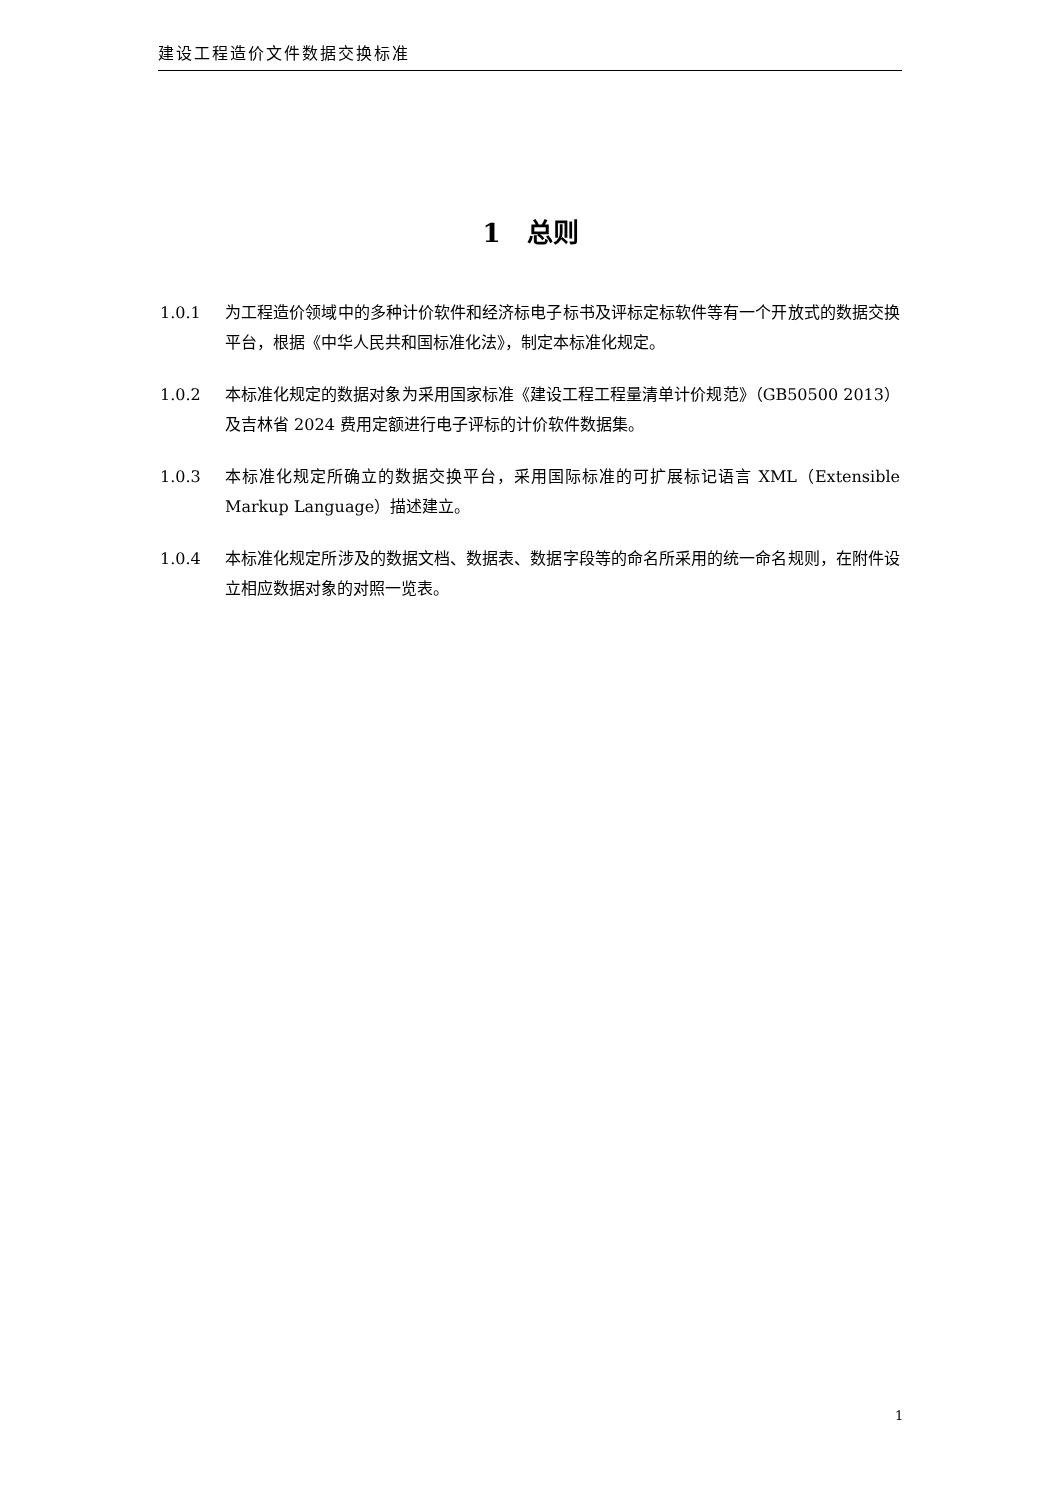建设工程造价文件数据交换标准
1　总则
1.0.1 为工程造价领域中的多种计价软件和经济标电子标书及评标定标软件等有一个开放式的数据交换平台，根据《中华人民共和国标准化法》，制定本标准化规定。
1.0.2 本标准化规定的数据对象为采用国家标准《建设工程工程量清单计价规范》（GB50500 2013）及吉林省 2024 费用定额进行电子评标的计价软件数据集。
1.0.3 本标准化规定所确立的数据交换平台，采用国际标准的可扩展标记语言 XML（Extensible Markup Language）描述建立。
1.0.4 本标准化规定所涉及的数据文档、数据表、数据字段等的命名所采用的统一命名规则，在附件设立相应数据对象的对照一览表。
1